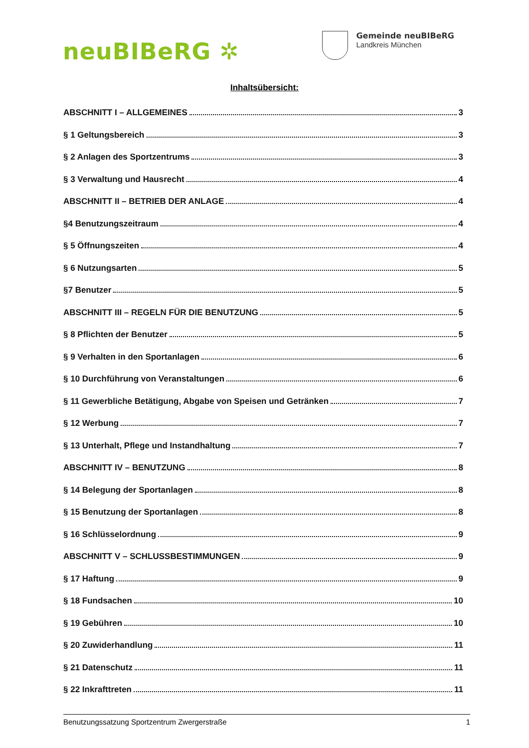neuBIBeRG ✲
Gemeinde neuBIBeRG
Landkreis München
Inhaltsübersicht:
ABSCHNITT I – ALLGEMEINES 3
§ 1 Geltungsbereich 3
§ 2 Anlagen des Sportzentrums 3
§ 3 Verwaltung und Hausrecht 4
ABSCHNITT II – BETRIEB DER ANLAGE 4
§4 Benutzungszeitraum 4
§ 5 Öffnungszeiten 4
§ 6 Nutzungsarten 5
§7 Benutzer 5
ABSCHNITT III – REGELN FÜR DIE BENUTZUNG 5
§ 8 Pflichten der Benutzer 5
§ 9 Verhalten in den Sportanlagen 6
§ 10 Durchführung von Veranstaltungen 6
§ 11 Gewerbliche Betätigung, Abgabe von Speisen und Getränken 7
§ 12 Werbung 7
§ 13 Unterhalt, Pflege und Instandhaltung 7
ABSCHNITT IV – BENUTZUNG 8
§ 14 Belegung der Sportanlagen 8
§ 15 Benutzung der Sportanlagen 8
§ 16 Schlüsselordnung 9
ABSCHNITT V – SCHLUSSBESTIMMUNGEN 9
§ 17 Haftung 9
§ 18 Fundsachen 10
§ 19 Gebühren 10
§ 20 Zuwiderhandlung 11
§ 21 Datenschutz 11
§ 22 Inkrafttreten 11
Benutzungssatzung Sportzentrum Zwergerstraße 1